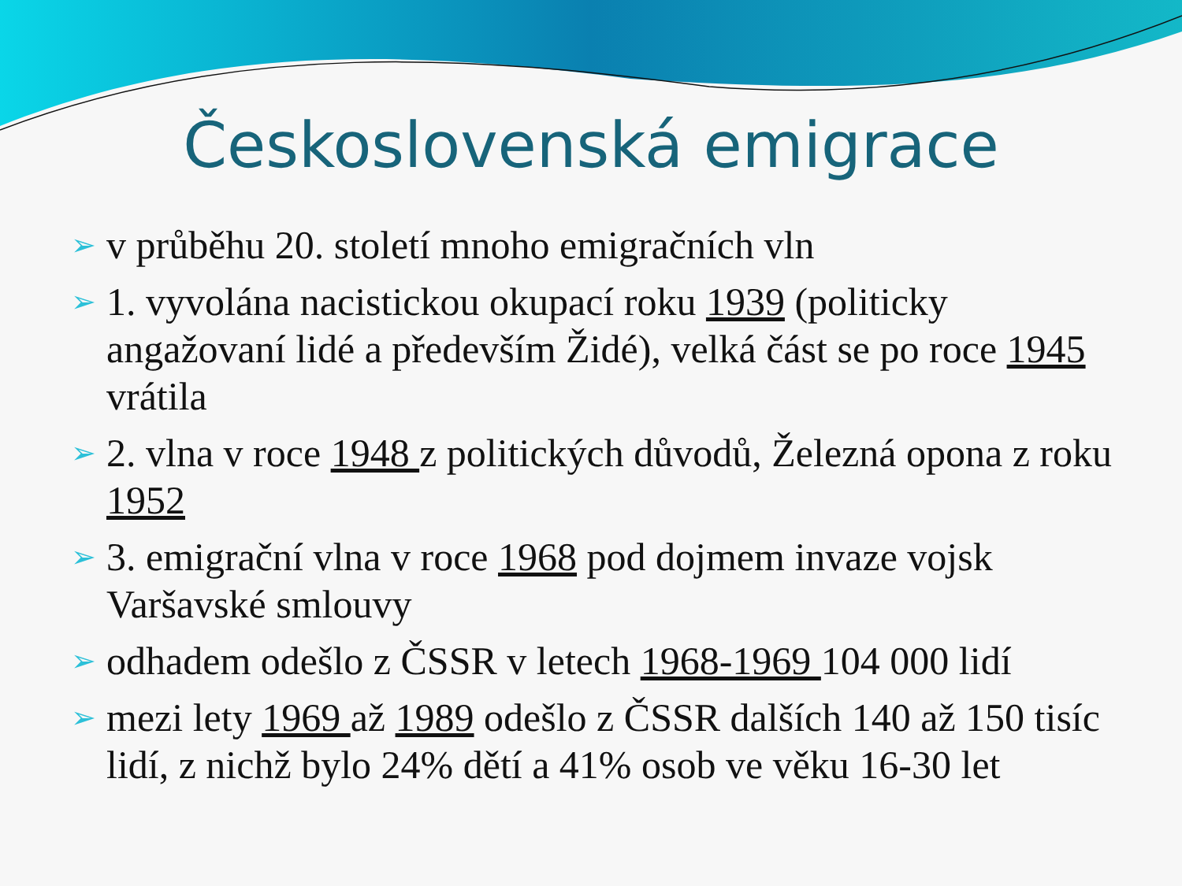Československá emigrace
➢ v průběhu 20. století mnoho emigračních vln
➢ 1. vyvolána nacistickou okupací roku 1939 (politicky angažovaní lidé a především Židé), velká část se po roce 1945 vrátila
➢ 2. vlna v roce 1948 z politických důvodů, Železná opona z roku 1952
➢ 3. emigrační vlna v roce 1968 pod dojmem invaze vojsk Varšavské smlouvy
➢ odhadem odešlo z ČSSR v letech 1968-1969 104 000 lidí
➢ mezi lety 1969 až 1989 odešlo z ČSSR dalších 140 až 150 tisíc lidí, z nichž bylo 24% dětí a 41% osob ve věku 16-30 let